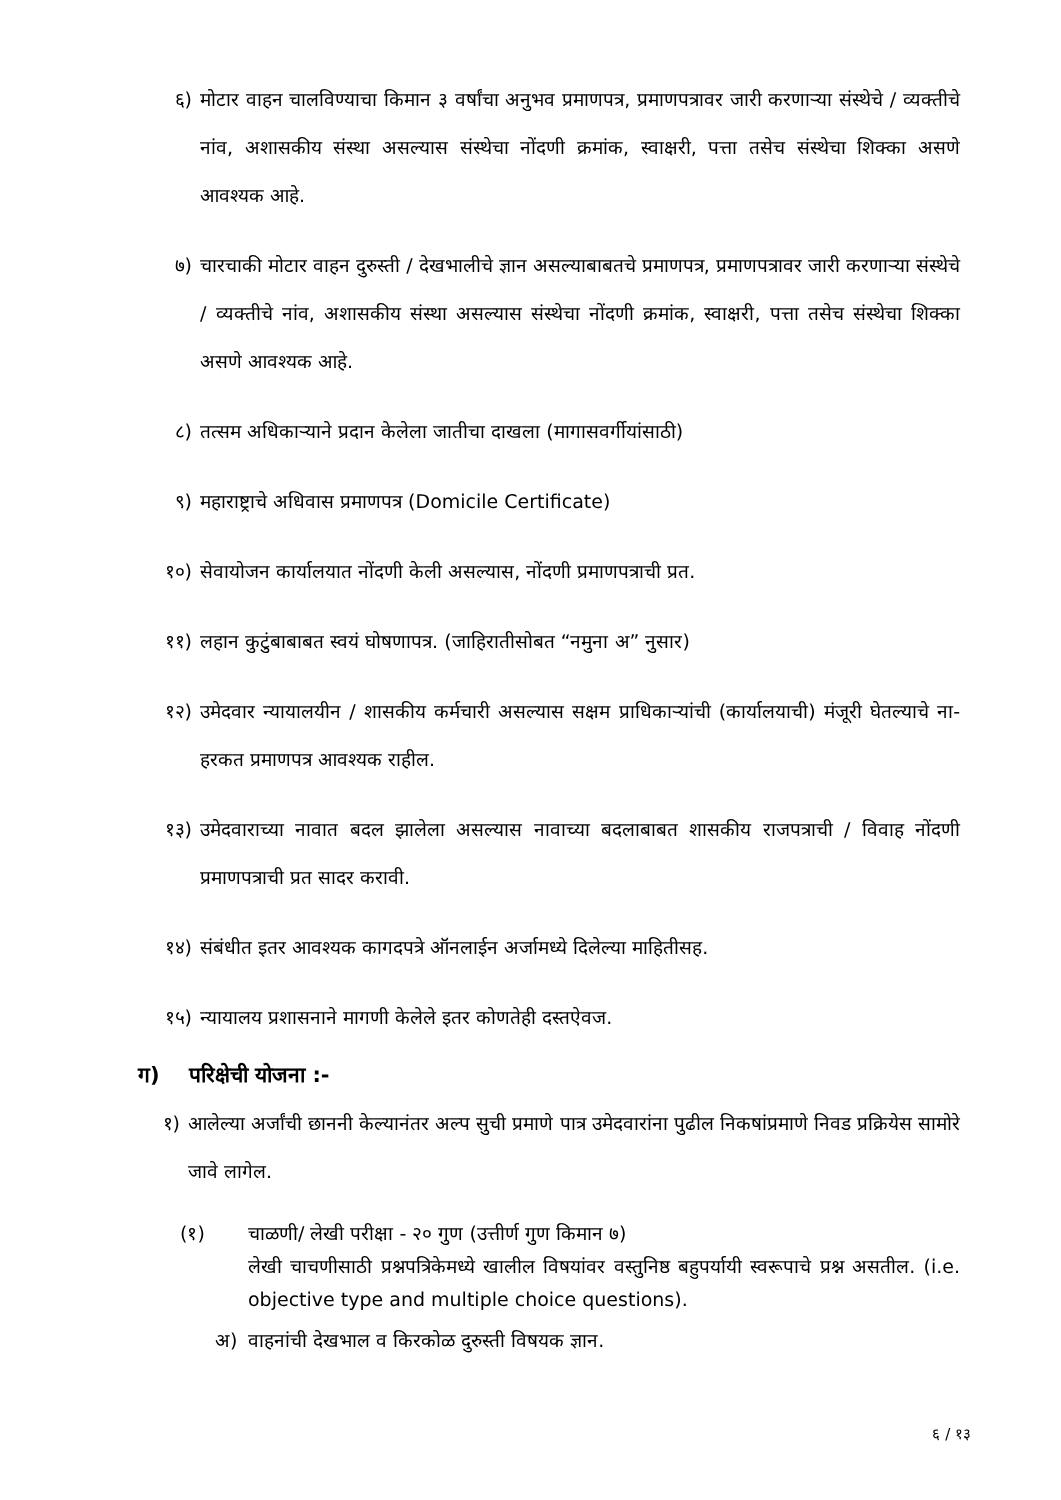६) मोटार वाहन चालविण्याचा किमान ३ वर्षांचा अनुभव प्रमाणपत्र, प्रमाणपत्रावर जारी करणाऱ्या संस्थेचे / व्यक्तीचे नांव, अशासकीय संस्था असल्यास संस्थेचा नोंदणी क्रमांक, स्वाक्षरी, पत्ता तसेच संस्थेचा शिक्का असणे आवश्यक आहे.
७) चारचाकी मोटार वाहन दुरुस्ती / देखभालीचे ज्ञान असल्याबाबतचे प्रमाणपत्र, प्रमाणपत्रावर जारी करणाऱ्या संस्थेचे / व्यक्तीचे नांव, अशासकीय संस्था असल्यास संस्थेचा नोंदणी क्रमांक, स्वाक्षरी, पत्ता तसेच संस्थेचा शिक्का असणे आवश्यक आहे.
८) तत्सम अधिकाऱ्याने प्रदान केलेला जातीचा दाखला (मागासवर्गीयांसाठी)
९) महाराष्ट्राचे अधिवास प्रमाणपत्र (Domicile Certificate)
१०) सेवायोजन कार्यालयात नोंदणी केली असल्यास, नोंदणी प्रमाणपत्राची प्रत.
११) लहान कुटुंबाबाबत स्वयं घोषणापत्र. (जाहिरातीसोबत “नमुना अ” नुसार)
१२) उमेदवार न्यायालयीन / शासकीय कर्मचारी असल्यास सक्षम प्राधिकाऱ्यांची (कार्यालयाची) मंजूरी घेतल्याचे ना-हरकत प्रमाणपत्र आवश्यक राहील.
१३) उमेदवाराच्या नावात बदल झालेला असल्यास नावाच्या बदलाबाबत शासकीय राजपत्राची / विवाह नोंदणी प्रमाणपत्राची प्रत सादर करावी.
१४) संबंधीत इतर आवश्यक कागदपत्रे ऑनलाईन अर्जामध्ये दिलेल्या माहितीसह.
१५) न्यायालय प्रशासनाने मागणी केलेले इतर कोणतेही दस्तऐवज.
ग) परिक्षेची योजना :-
१) आलेल्या अर्जांची छाननी केल्यानंतर अल्प सुची प्रमाणे पात्र उमेदवारांना पुढील निकषांप्रमाणे निवड प्रक्रियेस सामोरे जावे लागेल.
(१) चाळणी/ लेखी परीक्षा - २० गुण (उत्तीर्ण गुण किमान ७)
लेखी चाचणीसाठी प्रश्नपत्रिकेमध्ये खालील विषयांवर वस्तुनिष्ठ बहुपर्यायी स्वरूपाचे प्रश्न असतील. (i.e. objective type and multiple choice questions).
अ) वाहनांची देखभाल व किरकोळ दुरुस्ती विषयक ज्ञान.
६ / १३